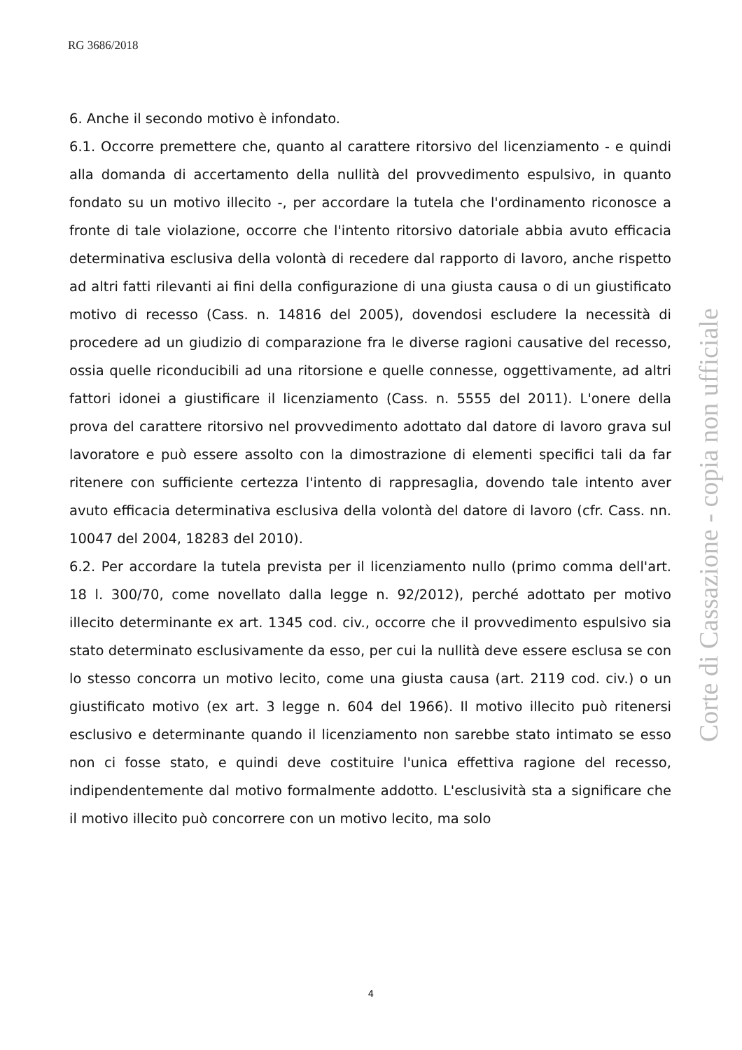RG 3686/2018
6. Anche il secondo motivo è infondato.
6.1. Occorre premettere che, quanto al carattere ritorsivo del licenziamento - e quindi alla domanda di accertamento della nullità del provvedimento espulsivo, in quanto fondato su un motivo illecito -, per accordare la tutela che l'ordinamento riconosce a fronte di tale violazione, occorre che l'intento ritorsivo datoriale abbia avuto efficacia determinativa esclusiva della volontà di recedere dal rapporto di lavoro, anche rispetto ad altri fatti rilevanti ai fini della configurazione di una giusta causa o di un giustificato motivo di recesso (Cass. n. 14816 del 2005), dovendosi escludere la necessità di procedere ad un giudizio di comparazione fra le diverse ragioni causative del recesso, ossia quelle riconducibili ad una ritorsione e quelle connesse, oggettivamente, ad altri fattori idonei a giustificare il licenziamento (Cass. n. 5555 del 2011). L'onere della prova del carattere ritorsivo nel provvedimento adottato dal datore di lavoro grava sul lavoratore e può essere assolto con la dimostrazione di elementi specifici tali da far ritenere con sufficiente certezza l'intento di rappresaglia, dovendo tale intento aver avuto efficacia determinativa esclusiva della volontà del datore di lavoro (cfr. Cass. nn. 10047 del 2004, 18283 del 2010).
6.2. Per accordare la tutela prevista per il licenziamento nullo (primo comma dell'art. 18 l. 300/70, come novellato dalla legge n. 92/2012), perché adottato per motivo illecito determinante ex art. 1345 cod. civ., occorre che il provvedimento espulsivo sia stato determinato esclusivamente da esso, per cui la nullità deve essere esclusa se con lo stesso concorra un motivo lecito, come una giusta causa (art. 2119 cod. civ.) o un giustificato motivo (ex art. 3 legge n. 604 del 1966). Il motivo illecito può ritenersi esclusivo e determinante quando il licenziamento non sarebbe stato intimato se esso non ci fosse stato, e quindi deve costituire l'unica effettiva ragione del recesso, indipendentemente dal motivo formalmente addotto. L'esclusività sta a significare che il motivo illecito può concorrere con un motivo lecito, ma solo
Corte di Cassazione - copia non ufficiale
4